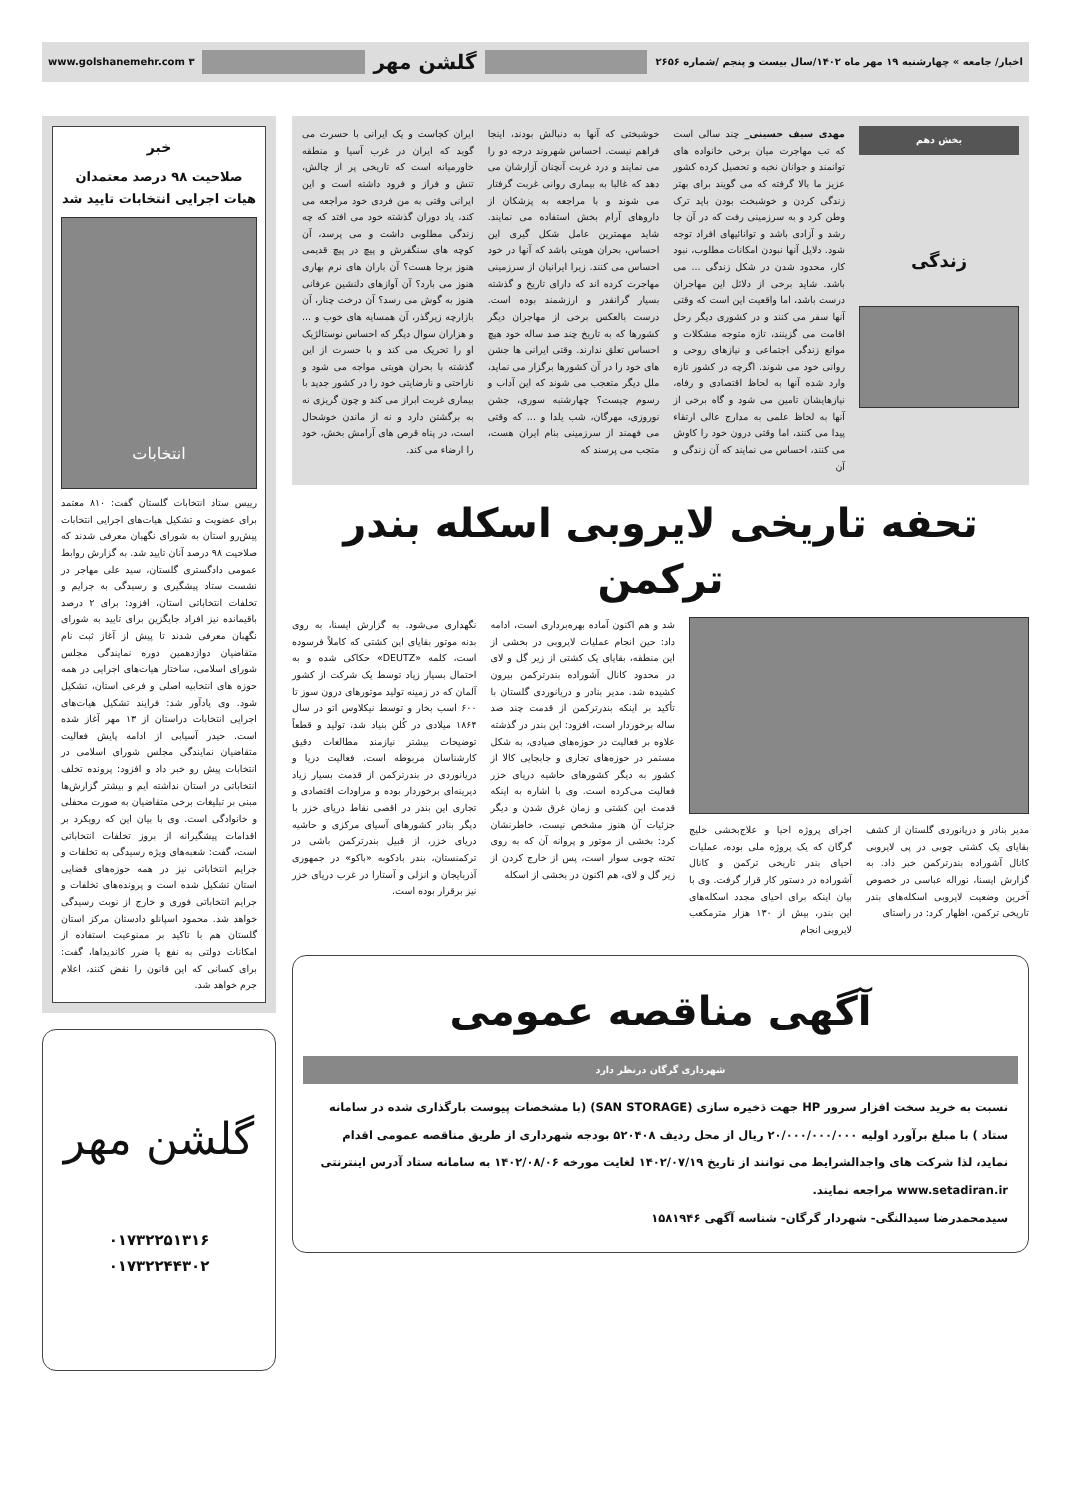اخبار/ جامعه » چهارشنبه ۱۹ مهر ماه ۱۴۰۲/سال بیست و پنجم /شماره ۲۶۵۶
گلشن مهر
www.golshanemehr.com ۳
بخش دهم
زندگی
مهدی سیف حسینی_ چند سالی است که تب مهاجرت میان برخی خانواده های توانمند و جوانان نخبه و تحصیل کرده کشور عزیز ما بالا گرفته که می گویند برای بهتر زندگی کردن و خوشبخت بودن باید ترک وطن کرد و به سرزمینی رفت که در آن جا رشد و آزادی باشد و توانائیهای افراد توجه شود. دلایل آنها نبودن امکانات مطلوب، نبود کار، محدود شدن در شکل زندگی ... می باشد. شاید برخی از دلائل این مهاجران درست باشد، اما واقعیت این است که وقتی آنها سفر می کنند و در کشوری دیگر رحل اقامت می گزینند، تازه متوجه مشکلات و موانع زندگی اجتماعی و نیازهای روحی و روانی خود می شوند. اگرچه در کشور تازه وارد شده آنها به لحاظ اقتصادی و رفاه، نیازهایشان تامین می شود و گاه برخی از آنها به لحاظ علمی به مدارج عالی ارتقاء پیدا می کنند، اما وقتی درون خود را کاوش می کنند، احساس می نمایند که آن زندگی و آن
خوشبختی که آنها به دنبالش بودند، اینجا فراهم نیست. احساس شهروند درجه دو را می نمایند و درد غربت آنچنان آزارشان می دهد که غالبا به بیماری روانی غربت گرفتار می شوند و با مراجعه به پزشکان از داروهای آرام بخش استفاده می نمایند. شاید مهمترین عامل شکل گیری این احساس، بحران هویتی باشد که آنها در خود احساس می کنند. زیرا ایرانیان از سرزمینی مهاجرت کرده اند که دارای تاریخ و گذشته بسیار گرانقدر و ارزشمند بوده است. درست بالعکس برخی از مهاجران دیگر کشورها که به تاریخ چند صد ساله خود هیچ احساس تعلق ندارند. وقتی ایرانی ها جشن های خود را در آن کشورها برگزار می نماید، ملل دیگر متعجب می شوند که این آداب و رسوم چیست؟ چهارشنبه سوری، جشن نوروزی، مهرگان، شب یلدا و ... که وقتی می فهمند از سرزمینی بنام ایران هست، متجب می پرسند که
ایران کجاست و یک ایرانی با حسرت می گوید که ایران در غرب آسیا و منطقه خاورمیانه است که تاریخی پر از چالش، تنش و فراز و فرود داشته است و این ایرانی وقتی به من فردی خود مراجعه می کند، یاد دوران گذشته خود می افتد که چه زندگی مطلوبی داشت و می پرسد، آن کوچه های سنگفرش و پیچ در پیچ قدیمی هنوز برجا هست؟ آن باران های نرم بهاری هنوز می بارد؟ آن آوازهای دلنشین عرفانی هنوز به گوش می رسد؟ آن درخت چنار، آن بازارچه زیرگذر، آن همسایه های خوب و ... و هزاران سوال دیگر که احساس نوستالژیک او را تحریک می کند و با حسرت از این گذشته با بحران هویتی مواجه می شود و ناراحتی و نارضایتی خود را در کشور جدید با بیماری غربت ابراز می کند و چون گریزی نه به برگشتن دارد و نه از ماندن خوشحال است، در پناه قرص های آرامش بخش، خود را ارضاء می کند.
تحفه تاریخی لایروبی اسکله بندر ترکمن
مدیر بنادر و دریانوردی گلستان از کشف بقایای یک کشتی چوبی در پی لایروبی کانال آشوراده بندرترکمن خبر داد. به گزارش ایسنا، نوراله عباسی در خصوص آخرین وضعیت لایروبی اسکله‌های بندر تاریخی ترکمن، اظهار کرد: در راستای
اجرای پروژه احیا و علاج‌بخشی خلیج گرگان که یک پروژه ملی بوده، عملیات احیای بندر تاریخی ترکمن و کانال آشوراده در دستور کار قرار گرفت. وی با بیان اینکه برای احیای مجدد اسکله‌های این بندر، بیش از ۱۳۰ هزار مترمکعب لایروبی انجام
شد و هم اکنون آماده بهره‌برداری است، ادامه داد: حین انجام عملیات لایروبی در بخشی از این منطقه، بقایای یک کشتی از زیر گل و لای در محدود کانال آشوراده بندرترکمن بیرون کشیده شد. مدیر بنادر و دریانوردی گلستان با تأکید بر اینکه بندرترکمن از قدمت چند صد ساله برخوردار است، افزود: این بندر در گذشته علاوه بر فعالیت در حوزه‌های صیادی، به شکل مستمر در حوزه‌های تجاری و جابجایی کالا از کشور به دیگر کشورهای حاشیه دریای خزر فعالیت می‌کرده است. وی با اشاره به اینکه قدمت این کشتی و زمان غرق شدن و دیگر جزئیات آن هنوز مشخص نیست، خاطرنشان کرد: بخشی از موتور و پروانه آن که به روی تخته چوبی سوار است، پس از خارج کردن از زیر گل و لای، هم اکنون در بخشی از اسکله
نگهداری می‌شود. به گزارش ایسنا، به روی بدنه موتور بقایای این کشتی که کاملاً فرسوده است، کلمه «DEUTZ» حکاکی شده و به احتمال بسیار زیاد توسط یک شرکت از کشور آلمان که در زمینه تولید موتورهای درون سوز تا ۶۰۰ اسب بخار و توسط نیکلاوس اتو در سال ۱۸۶۴ میلادی در کُلن بنیاد شد، تولید و قطعاً توضیحات بیشتر نیازمند مطالعات دقیق کارشناسان مربوطه است. فعالیت دریا و دریانوردی در بندرترکمن از قدمت بسیار زیاد دیرینه‌ای برخوردار بوده و مراودات اقتصادی و تجاری این بندر در اقصی نقاط دریای خزر با دیگر بنادر کشورهای آسیای مرکزی و حاشیه دریای خزر، از قبیل بندرترکمن باشی در ترکمنستان، بندر بادکوبه «باکو» در جمهوری آذربایجان و انزلی و آستارا در غرب دریای خزر نیز برقرار بوده است.
آگهی مناقصه عمومی
شهرداری گرگان درنظر دارد
نسبت به خرید سخت افزار سرور HP جهت ذخیره سازی (SAN STORAGE) (با مشخصات پیوست بارگذاری شده در سامانه ستاد ) با مبلغ برآورد اولیه ۲۰/۰۰۰/۰۰۰/۰۰۰ ریال از محل ردیف ۵۲۰۴۰۸ بودجه شهرداری از طریق مناقصه عمومی اقدام نماید، لذا شرکت های واجدالشرایط می توانند از تاریخ ۱۴۰۲/۰۷/۱۹ لغایت مورخه ۱۴۰۲/۰۸/۰۶ به سامانه ستاد آدرس اینترنتی www.setadiran.ir مراجعه نمایند.
سیدمحمدرضا سیدالنگی- شهردار گرگان- شناسه آگهی ۱۵۸۱۹۴۶
خبر
صلاحیت ۹۸ درصد معتمدان هیات اجرایی انتخابات تایید شد
انتخابات
رییس ستاد انتخابات گلستان گفت: ۸۱۰ معتمد برای عضویت و تشکیل هیات‌های اجرایی انتخابات پیش‌رو استان به شورای نگهبان معرفی شدند که صلاحیت ۹۸ درصد آنان تایید شد. به گزارش روابط عمومی دادگستری گلستان، سید علی مهاجر در نشست ستاد پیشگیری و رسیدگی به جرایم و تخلفات انتخاباتی استان، افزود: برای ۲ درصد باقیمانده نیز افراد جایگزین برای تایید به شورای نگهبان معرفی شدند تا پیش از آغاز ثبت نام متقاضیان دوازدهمین دوره نمایندگی مجلس شورای اسلامی، ساختار هیات‌های اجرایی در همه حوزه های انتخابیه اصلی و فرعی استان، تشکیل شود. وی یادآور شد: فرایند تشکیل هیات‌های اجرایی انتخابات دراستان از ۱۳ مهر آغاز شده است. حیدر آسیابی از ادامه پایش فعالیت متقاضیان نمایندگی مجلس شورای اسلامی در انتخابات پیش رو خبر داد و افزود: پرونده تخلف انتخاباتی در استان نداشته ایم و بیشتر گزارش‌ها مبنی بر تبلیغات برخی متقاضیان به صورت محفلی و خانوادگی است. وی با بیان این که رویکرد بر اقدامات پیشگیرانه از بروز تخلفات انتخاباتی است، گفت: شعبه‌های ویژه رسیدگی به تخلفات و جرایم انتخاباتی نیز در همه حوزه‌های قضایی استان تشکیل شده است و پرونده‌های تخلفات و جرایم انتخاباتی فوری و خارج از نوبت رسیدگی خواهد شد. محمود اسپانلو دادستان مرکز استان گلستان هم با تاکید بر ممنوعیت استفاده از امکانات دولتی به نفع یا ضرر کاندیداها، گفت: برای کسانی که این قانون را نقض کنند، اعلام جرم خواهد شد.
گلشن مهر
۰۱۷۳۲۲۵۱۳۱۶
۰۱۷۳۲۲۴۴۳۰۲